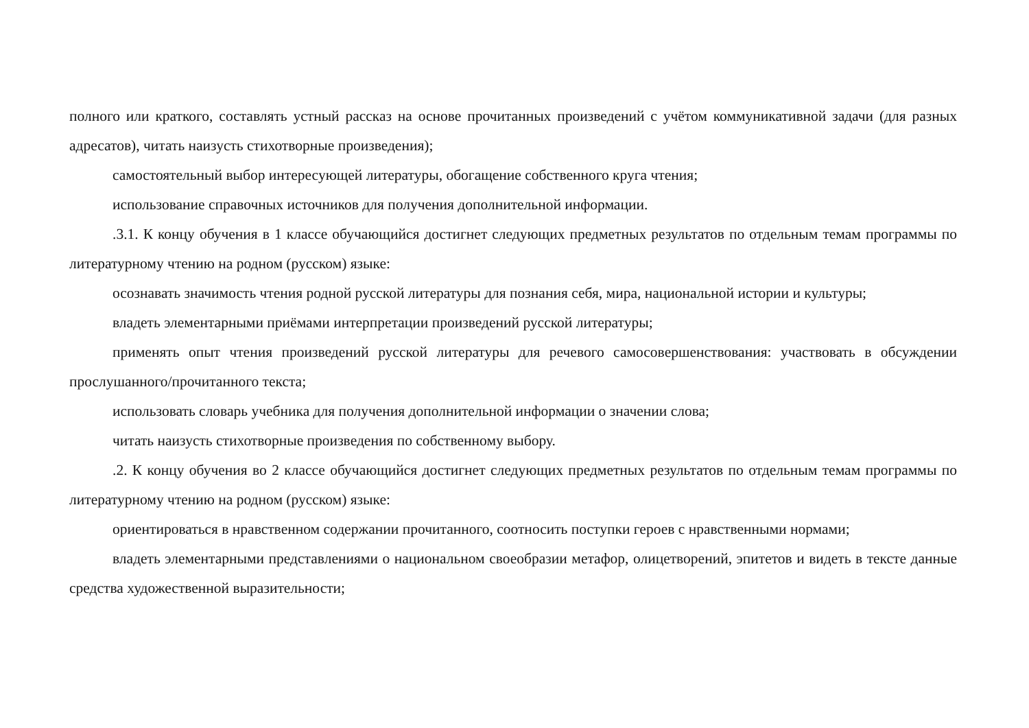полного или краткого, составлять устный рассказ на основе прочитанных произведений с учётом коммуникативной задачи (для разных адресатов), читать наизусть стихотворные произведения);
самостоятельный выбор интересующей литературы, обогащение собственного круга чтения;
использование справочных источников для получения дополнительной информации.
.3.1. К концу обучения в 1 классе обучающийся достигнет следующих предметных результатов по отдельным темам программы по литературному чтению на родном (русском) языке:
осознавать значимость чтения родной русской литературы для познания себя, мира, национальной истории и культуры;
владеть элементарными приёмами интерпретации произведений русской литературы;
применять опыт чтения произведений русской литературы для речевого самосовершенствования: участвовать в обсуждении прослушанного/прочитанного текста;
использовать словарь учебника для получения дополнительной информации о значении слова;
читать наизусть стихотворные произведения по собственному выбору.
.2. К концу обучения во 2 классе обучающийся достигнет следующих предметных результатов по отдельным темам программы по литературному чтению на родном (русском) языке:
ориентироваться в нравственном содержании прочитанного, соотносить поступки героев с нравственными нормами;
владеть элементарными представлениями о национальном своеобразии метафор, олицетворений, эпитетов и видеть в тексте данные средства художественной выразительности;